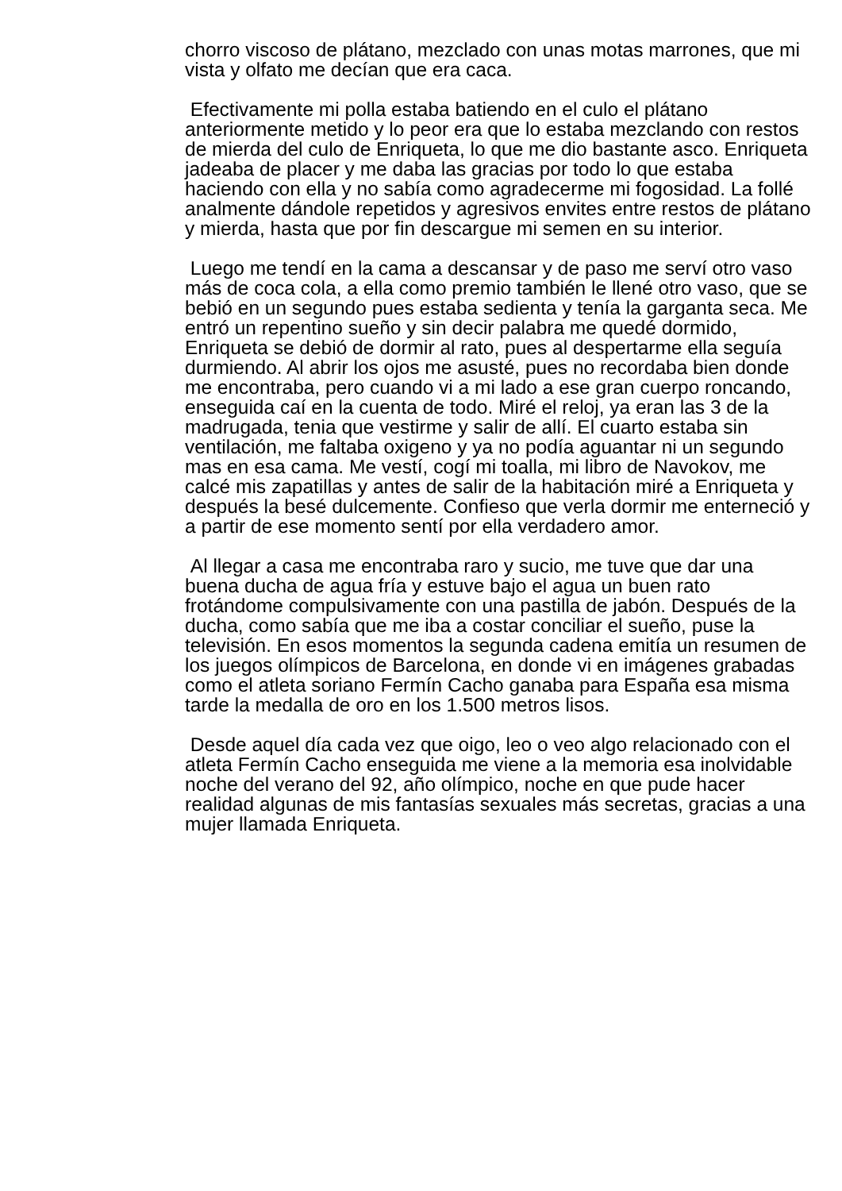chorro viscoso de plátano, mezclado con unas motas marrones, que mi vista y olfato me decían que era caca.
Efectivamente mi polla estaba batiendo en el culo el plátano anteriormente metido y lo peor era que lo estaba mezclando con restos de mierda del culo de Enriqueta, lo que me dio bastante asco. Enriqueta jadeaba de placer y me daba las gracias por todo lo que estaba haciendo con ella y no sabía como agradecerme mi fogosidad. La follé analmente dándole repetidos y agresivos envites entre restos de plátano y mierda, hasta que por fin descargue mi semen en su interior.
Luego me tendí en la cama a descansar y de paso me serví otro vaso más de coca cola, a ella como premio también le llené otro vaso, que se bebió en un segundo pues estaba sedienta y tenía la garganta seca. Me entró un repentino sueño y sin decir palabra me quedé dormido, Enriqueta se debió de dormir al rato, pues al despertarme ella seguía durmiendo. Al abrir los ojos me asusté, pues no recordaba bien donde me encontraba, pero cuando vi a mi lado a ese gran cuerpo roncando, enseguida caí en la cuenta de todo. Miré el reloj, ya eran las 3 de la madrugada, tenia que vestirme y salir de allí. El cuarto estaba sin ventilación, me faltaba oxigeno y ya no podía aguantar ni un segundo mas en esa cama. Me vestí, cogí mi toalla, mi libro de Navokov, me calcé mis zapatillas y antes de salir de la habitación miré a Enriqueta y después la besé dulcemente. Confieso que verla dormir me enterneció y a partir de ese momento sentí por ella verdadero amor.
Al llegar a casa me encontraba raro y sucio, me tuve que dar una buena ducha de agua fría y estuve bajo el agua un buen rato frotándome compulsivamente con una pastilla de jabón. Después de la ducha, como sabía que me iba a costar conciliar el sueño, puse la televisión. En esos momentos la segunda cadena emitía un resumen de los juegos olímpicos de Barcelona, en donde vi en imágenes grabadas como el atleta soriano Fermín Cacho ganaba para España esa misma tarde la medalla de oro en los 1.500 metros lisos.
Desde aquel día cada vez que oigo, leo o veo algo relacionado con el atleta Fermín Cacho enseguida me viene a la memoria esa inolvidable noche del verano del 92, año olímpico, noche en que pude hacer realidad algunas de mis fantasías sexuales más secretas, gracias a una mujer llamada Enriqueta.